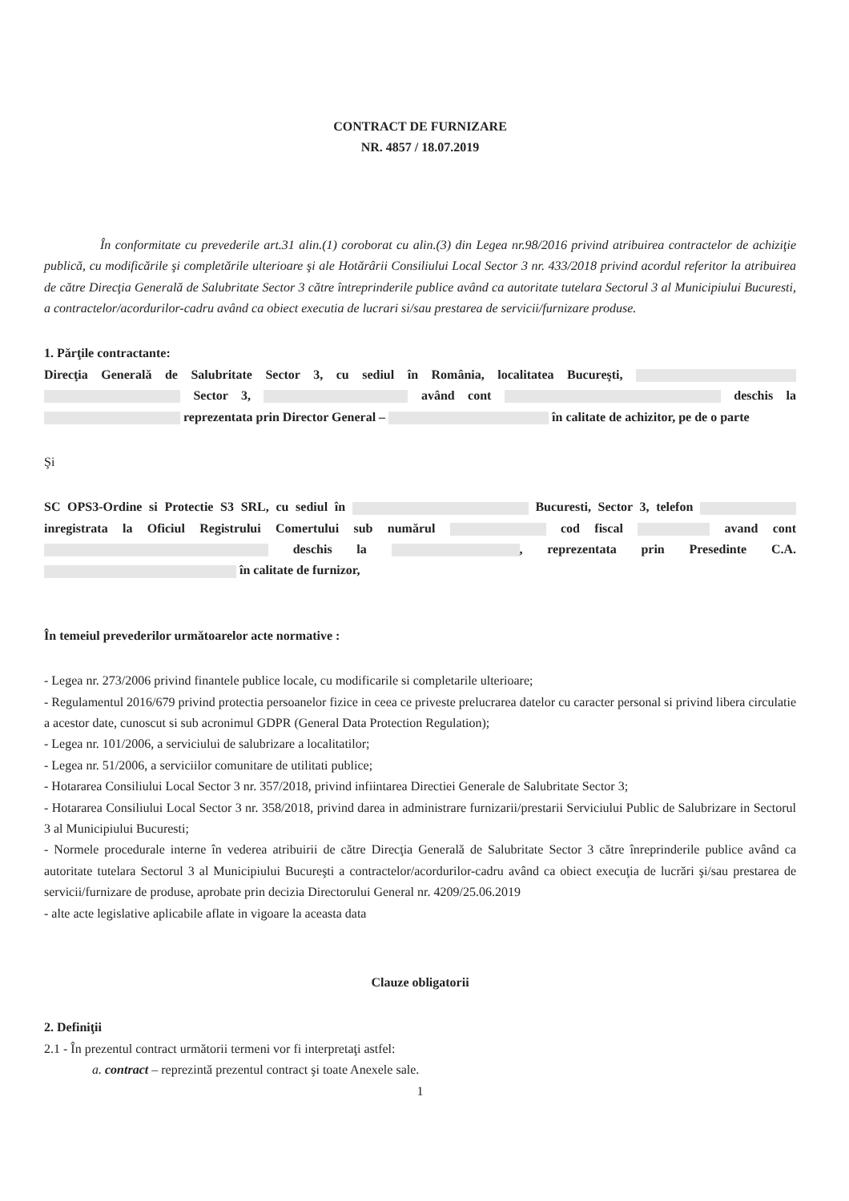CONTRACT DE FURNIZARE
NR. 4857 / 18.07.2019
În conformitate cu prevederile art.31 alin.(1) coroborat cu alin.(3) din Legea nr.98/2016 privind atribuirea contractelor de achiziţie publică, cu modificările şi completările ulterioare şi ale Hotărârii Consiliului Local Sector 3 nr. 433/2018 privind acordul referitor la atribuirea de către Direcţia Generală de Salubritate Sector 3 către întreprinderile publice având ca autoritate tutelara Sectorul 3 al Municipiului Bucuresti, a contractelor/acordurilor-cadru având ca obiect executia de lucrari si/sau prestarea de servicii/furnizare produse.
1. Părţile contractante:
Direcţia Generală de Salubritate Sector 3, cu sediul în România, localitatea Bucureşti, Sector 3, având cont deschis la reprezentata prin Director General – în calitate de achizitor, pe de o parte
Şi
SC OPS3-Ordine si Protectie S3 SRL, cu sediul în Bucuresti, Sector 3, telefon inregistrata la Oficiul Registrului Comertului sub numărul cod fiscal avand cont deschis la , reprezentata prin Presedinte C.A. în calitate de furnizor,
În temeiul prevederilor următoarelor acte normative :
- Legea nr. 273/2006 privind finantele publice locale, cu modificarile si completarile ulterioare;
- Regulamentul 2016/679 privind protectia persoanelor fizice in ceea ce priveste prelucrarea datelor cu caracter personal si privind libera circulatie a acestor date, cunoscut si sub acronimul GDPR (General Data Protection Regulation);
- Legea nr. 101/2006, a serviciului de salubrizare a localitatilor;
- Legea nr. 51/2006, a serviciilor comunitare de utilitati publice;
- Hotararea Consiliului Local Sector 3 nr. 357/2018, privind infiintarea Directiei Generale de Salubritate Sector 3;
- Hotararea Consiliului Local Sector 3 nr. 358/2018, privind darea in administrare furnizarii/prestarii Serviciului Public de Salubrizare in Sectorul 3 al Municipiului Bucuresti;
- Normele procedurale interne în vederea atribuirii de către Direcţia Generală de Salubritate Sector 3 către înreprinderile publice având ca autoritate tutelara Sectorul 3 al Municipiului Bucureşti a contractelor/acordurilor-cadru având ca obiect execuţia de lucrări şi/sau prestarea de servicii/furnizare de produse, aprobate prin decizia Directorului General nr. 4209/25.06.2019
- alte acte legislative aplicabile aflate in vigoare la aceasta data
Clauze obligatorii
2. Definiţii
2.1 - În prezentul contract următorii termeni vor fi interpretaţi astfel:
a. contract – reprezintă prezentul contract şi toate Anexele sale.
1